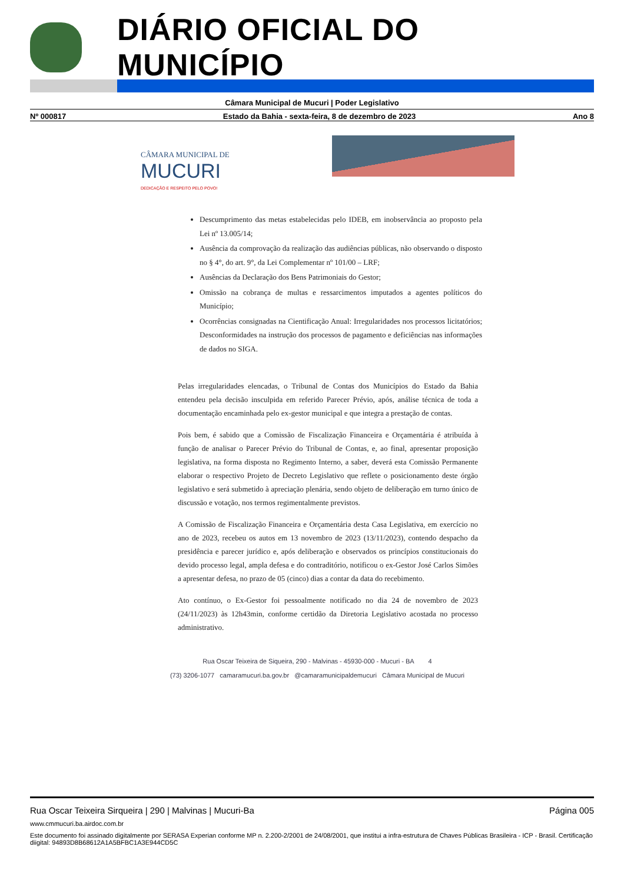DIÁRIO OFICIAL DO MUNICÍPIO
Câmara Municipal de Mucuri | Poder Legislativo
Nº 000817 Estado da Bahia - sexta-feira, 8 de dezembro de 2023 Ano 8
CÂMARA MUNICIPAL DE
MUCURI
DEDICAÇÃO E RESPEITO PELO POVO!
Descumprimento das metas estabelecidas pelo IDEB, em inobservância ao proposto pela Lei nº 13.005/14;
Ausência da comprovação da realização das audiências públicas, não observando o disposto no § 4°, do art. 9°, da Lei Complementar nº 101/00 – LRF;
Ausências da Declaração dos Bens Patrimoniais do Gestor;
Omissão na cobrança de multas e ressarcimentos imputados a agentes políticos do Município;
Ocorrências consignadas na Cientificação Anual: Irregularidades nos processos licitatórios; Desconformidades na instrução dos processos de pagamento e deficiências nas informações de dados no SIGA.
Pelas irregularidades elencadas, o Tribunal de Contas dos Municípios do Estado da Bahia entendeu pela decisão insculpida em referido Parecer Prévio, após, análise técnica de toda a documentação encaminhada pelo ex-gestor municipal e que integra a prestação de contas.
Pois bem, é sabido que a Comissão de Fiscalização Financeira e Orçamentária é atribuída à função de analisar o Parecer Prévio do Tribunal de Contas, e, ao final, apresentar proposição legislativa, na forma disposta no Regimento Interno, a saber, deverá esta Comissão Permanente elaborar o respectivo Projeto de Decreto Legislativo que reflete o posicionamento deste órgão legislativo e será submetido à apreciação plenária, sendo objeto de deliberação em turno único de discussão e votação, nos termos regimentalmente previstos.
A Comissão de Fiscalização Financeira e Orçamentária desta Casa Legislativa, em exercício no ano de 2023, recebeu os autos em 13 novembro de 2023 (13/11/2023), contendo despacho da presidência e parecer jurídico e, após deliberação e observados os princípios constitucionais do devido processo legal, ampla defesa e do contraditório, notificou o ex-Gestor José Carlos Simões a apresentar defesa, no prazo de 05 (cinco) dias a contar da data do recebimento.
Ato contínuo, o Ex-Gestor foi pessoalmente notificado no dia 24 de novembro de 2023 (24/11/2023) às 12h43min, conforme certidão da Diretoria Legislativo acostada no processo administrativo.
Rua Oscar Teixeira de Siqueira, 290 - Malvinas - 45930-000 - Mucuri - BA 4
(73) 3206-1077 camaramucuri.ba.gov.br @camaramunicipaldemucuri Câmara Municipal de Mucuri
Rua Oscar Teixeira Sirqueira | 290 | Malvinas | Mucuri-Ba Página 005
www.cmmucuri.ba.airdoc.com.br
Este documento foi assinado digitalmente por SERASA Experian conforme MP n. 2.200-2/2001 de 24/08/2001, que institui a infra-estrutura de Chaves Públicas Brasileira - ICP - Brasil. Certificação diigital: 94893D8B68612A1A5BFBC1A3E944CD5C